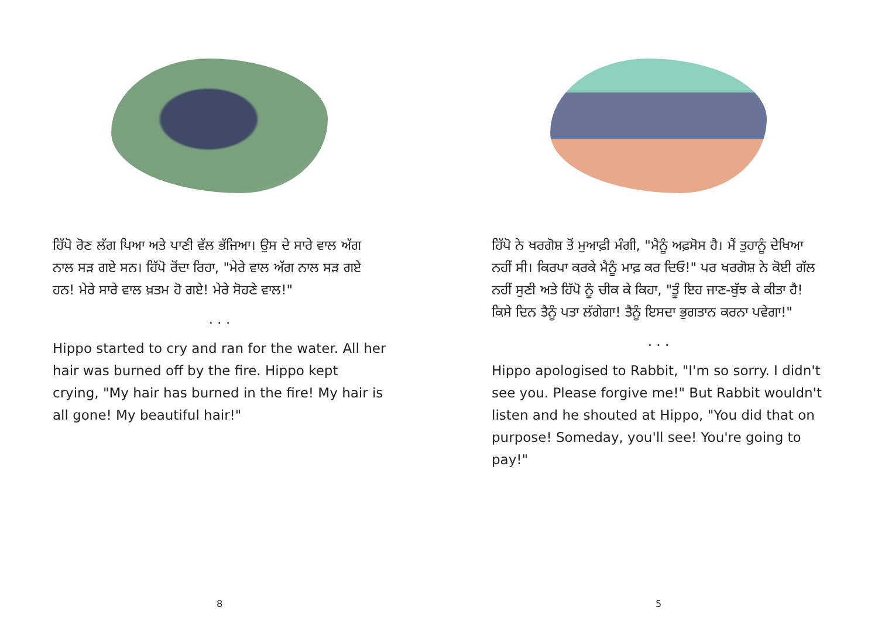ਹਿੱਪੋ ਰੋਣ ਲੱਗ ਪਿਆ ਅਤੇ ਪਾਣੀ ਵੱਲ ਭੱਜਿਆ। ਉਸ ਦੇ ਸਾਰੇ ਵਾਲ ਅੱਗ ਨਾਲ ਸੜ ਗਏ ਸਨ। ਹਿੱਪੋ ਰੋਂਦਾ ਰਿਹਾ, "ਮੇਰੇ ਵਾਲ ਅੱਗ ਨਾਲ ਸੜ ਗਏ ਹਨ! ਮੇਰੇ ਸਾਰੇ ਵਾਲ ਖ਼ਤਮ ਹੋ ਗਏ! ਮੇਰੇ ਸੋਹਣੇ ਵਾਲ!"
. . .
Hippo started to cry and ran for the water. All her hair was burned off by the fire. Hippo kept crying, "My hair has burned in the fire! My hair is all gone! My beautiful hair!"
8
ਹਿੱਪੋ ਨੇ ਖਰਗੋਸ਼ ਤੋਂ ਮੁਆਫ਼ੀ ਮੰਗੀ, "ਮੈਨੂੰ ਅਫ਼ਸੋਸ ਹੈ। ਮੈਂ ਤੁਹਾਨੂੰ ਦੇਖਿਆ ਨਹੀਂ ਸੀ। ਕਿਰਪਾ ਕਰਕੇ ਮੈਨੂੰ ਮਾਫ਼ ਕਰ ਦਿਓ!" ਪਰ ਖਰਗੋਸ਼ ਨੇ ਕੋਈ ਗੱਲ ਨਹੀਂ ਸੁਣੀ ਅਤੇ ਹਿੱਪੋ ਨੂੰ ਚੀਕ ਕੇ ਕਿਹਾ, "ਤੂੰ ਇਹ ਜਾਣ-ਬੁੱਝ ਕੇ ਕੀਤਾ ਹੈ! ਕਿਸੇ ਦਿਨ ਤੈਨੂੰ ਪਤਾ ਲੱਗੇਗਾ! ਤੈਨੂੰ ਇਸਦਾ ਭੁਗਤਾਨ ਕਰਨਾ ਪਵੇਗਾ!"
. . .
Hippo apologised to Rabbit, "I'm so sorry. I didn't see you. Please forgive me!" But Rabbit wouldn't listen and he shouted at Hippo, "You did that on purpose! Someday, you'll see! You're going to pay!"
5